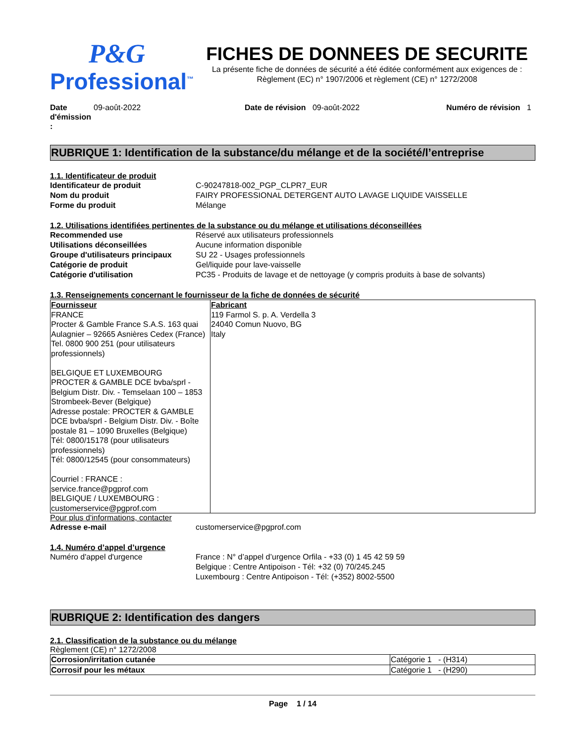P&G
Professional<sup>™</sup>
FICHES DE DONNEES DE SECURITE
La présente fiche de données de sécurité a été éditée conformément aux exigences de :
Règlement (EC) n° 1907/2006 et règlement (CE) n° 1272/2008
Date d'émission :
09-août-2022 Date de révision 09-août-2022 Numéro de révision 1
RUBRIQUE 1: Identification de la substance/du mélange et de la société/l’entreprise
1.1. Identificateur de produit
Identificateur de produit C-90247818-002_PGP_CLPR7_EUR
Nom du produit FAIRY PROFESSIONAL DETERGENT AUTO LAVAGE LIQUIDE VAISSELLE
Forme du produit Mélange
1.2. Utilisations identifiées pertinentes de la substance ou du mélange et utilisations déconseillées
Recommended use Réservé aux utilisateurs professionnels
Utilisations déconseillées Aucune information disponible
Groupe d'utilisateurs principaux
SU 22 - Usages professionnels
Catégorie de produit Gel/liquide pour lave-vaisselle
Catégorie d'utilisation PC35 - Produits de lavage et de nettoyage (y compris produits à base de solvants)
1.3. Renseignements concernant le fournisseur de la fiche de données de sécurité
| Fournisseur FRANCE Procter & Gamble France S.A.S. 163 quai Aulagnier – 92665 Asnières Cedex (France) Tel. 0800 900 251 (pour utilisateurs professionnels) BELGIQUE ET LUXEMBOURG PROCTER & GAMBLE DCE bvba/sprl - Belgium Distr. Div. - Temselaan 100 – 1853 Strombeek-Bever (Belgique) Adresse postale: PROCTER & GAMBLE DCE bvba/sprl - Belgium Distr. Div. - Boîte postale 81 – 1090 Bruxelles (Belgique) Tél: 0800/15178 (pour utilisateurs professionnels) Tél: 0800/12545 (pour consommateurs) Courriel : FRANCE : service.france@pgprof.com BELGIQUE / LUXEMBOURG : customerservice@pgprof.com | Fabricant 119 Farmol S. p. A. Verdella 3 24040 Comun Nuovo, BG Italy |
Pour plus d'informations, contacter
Adresse e-mail customerservice@pgprof.com
1.4. Numéro d’appel d’urgence
Numéro d'appel d'urgence France : N° d’appel d’urgence Orfila - +33 (0) 1 45 42 59 59
Belgique : Centre Antipoison - Tél: +32 (0) 70/245.245
Luxembourg : Centre Antipoison - Tél: (+352) 8002-5500
RUBRIQUE 2: Identification des dangers
2.1. Classification de la substance ou du mélange
Règlement (CE) n° 1272/2008
| Corrosion/irritation cutanée | Catégorie 1 - (H314) |
| Corrosif pour les métaux | Catégorie 1 - (H290) |
Page 1 / 14